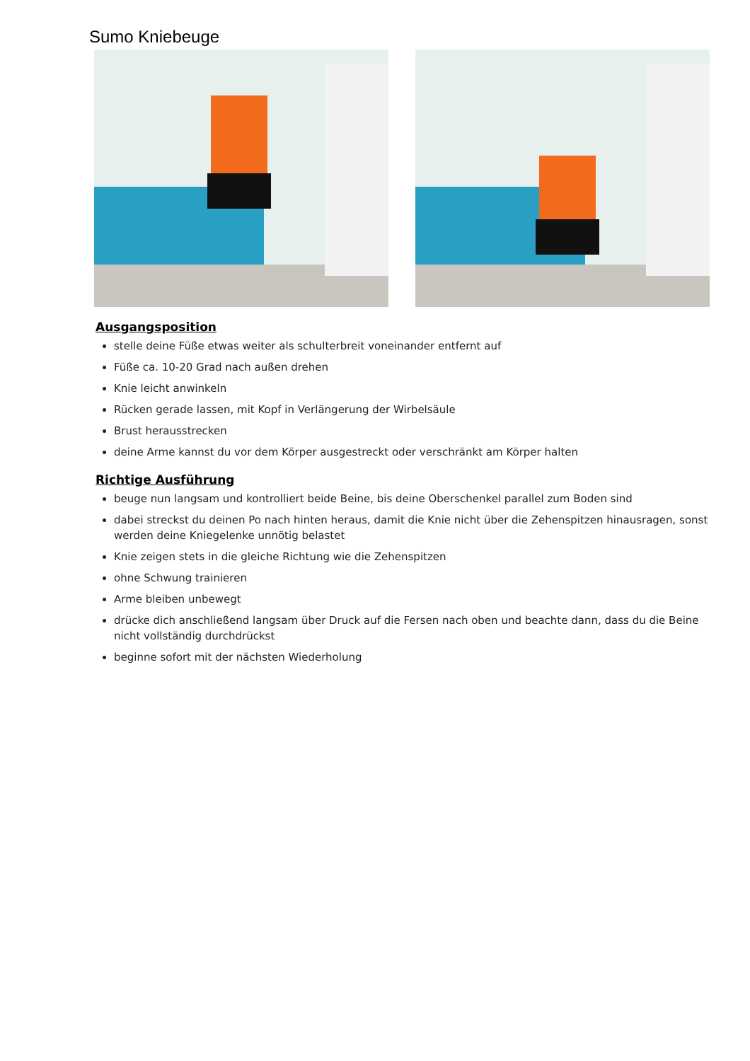Sumo Kniebeuge
Ausgangsposition
stelle deine Füße etwas weiter als schulterbreit voneinander entfernt auf
Füße ca. 10-20 Grad nach außen drehen
Knie leicht anwinkeln
Rücken gerade lassen, mit Kopf in Verlängerung der Wirbelsäule
Brust herausstrecken
deine Arme kannst du vor dem Körper ausgestreckt oder verschränkt am Körper halten
Richtige Ausführung
beuge nun langsam und kontrolliert beide Beine, bis deine Oberschenkel parallel zum Boden sind
dabei streckst du deinen Po nach hinten heraus, damit die Knie nicht über die Zehenspitzen hinausragen, sonst werden deine Kniegelenke unnötig belastet
Knie zeigen stets in die gleiche Richtung wie die Zehenspitzen
ohne Schwung trainieren
Arme bleiben unbewegt
drücke dich anschließend langsam über Druck auf die Fersen nach oben und beachte dann, dass du die Beine nicht vollständig durchdrückst
beginne sofort mit der nächsten Wiederholung